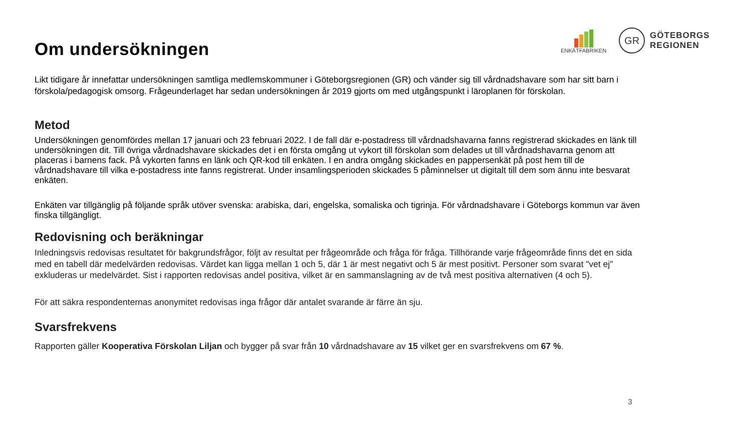ENKÄTFABRIKEN
GR
GÖTEBORGS
REGIONEN
Om undersökningen
Likt tidigare år innefattar undersökningen samtliga medlemskommuner i Göteborgsregionen (GR) och vänder sig till vårdnadshavare som har sitt barn i förskola/pedagogisk omsorg. Frågeunderlaget har sedan undersökningen år 2019 gjorts om med utgångspunkt i läroplanen för förskolan.
Metod
Undersökningen genomfördes mellan 17 januari och 23 februari 2022. I de fall där e-postadress till vårdnadshavarna fanns registrerad skickades en länk till undersökningen dit. Till övriga vårdnadshavare skickades det i en första omgång ut vykort till förskolan som delades ut till vårdnadshavarna genom att placeras i barnens fack. På vykorten fanns en länk och QR-kod till enkäten. I en andra omgång skickades en pappersenkät på post hem till de vårdnadshavare till vilka e-postadress inte fanns registrerat. Under insamlingsperioden skickades 5 påminnelser ut digitalt till dem som ännu inte besvarat enkäten.
Enkäten var tillgänglig på följande språk utöver svenska: arabiska, dari, engelska, somaliska och tigrinja. För vårdnadshavare i Göteborgs kommun var även finska tillgängligt.
Redovisning och beräkningar
Inledningsvis redovisas resultatet för bakgrundsfrågor, följt av resultat per frågeområde och fråga för fråga. Tillhörande varje frågeområde finns det en sida med en tabell där medelvärden redovisas. Värdet kan ligga mellan 1 och 5, där 1 är mest negativt och 5 är mest positivt. Personer som svarat "vet ej" exkluderas ur medelvärdet. Sist i rapporten redovisas andel positiva, vilket är en sammanslagning av de två mest positiva alternativen (4 och 5).
För att säkra respondenternas anonymitet redovisas inga frågor där antalet svarande är färre än sju.
Svarsfrekvens
Rapporten gäller Kooperativa Förskolan Liljan och bygger på svar från 10 vårdnadshavare av 15 vilket ger en svarsfrekvens om 67 %.
3